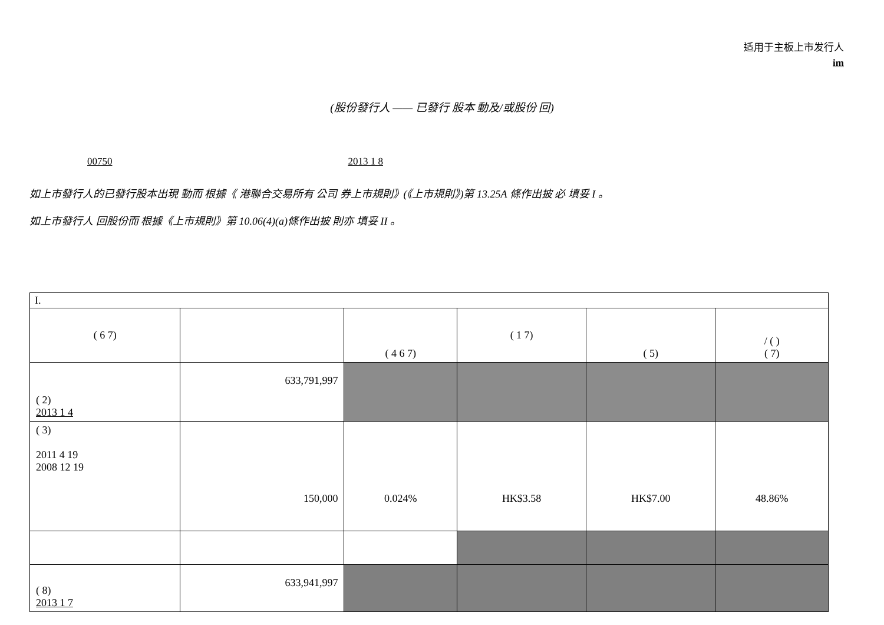适用于主板上市发行人
im
(股份發行人 —— 已發行 股本 動及/或股份 回)
00750 2013 1 8
如上市發行人的已發行股本出現 動而 根據《 港聯合交易所有 公司 券上市規則》(《上市規則》)第 13.25A 條作出披 必 填妥 I 。
如上市發行人 回股份而 根據《上市規則》第 10.06(4)(a)條作出披 則亦 填妥 II 。
| I. | | | | | |
| ( 6 7) | | ( 4 6 7) | ( 1 7) | ( 5) | / ( ) ( 7) |
| ( 2) 2013 1 4 | 633,791,997 | | | | |
| ( 3) 2011 4 19 2008 12 19 | 150,000 | 0.024% | HK$3.58 | HK$7.00 | 48.86% |
| ( 8) 2013 1 7 | 633,941,997 | | | | |